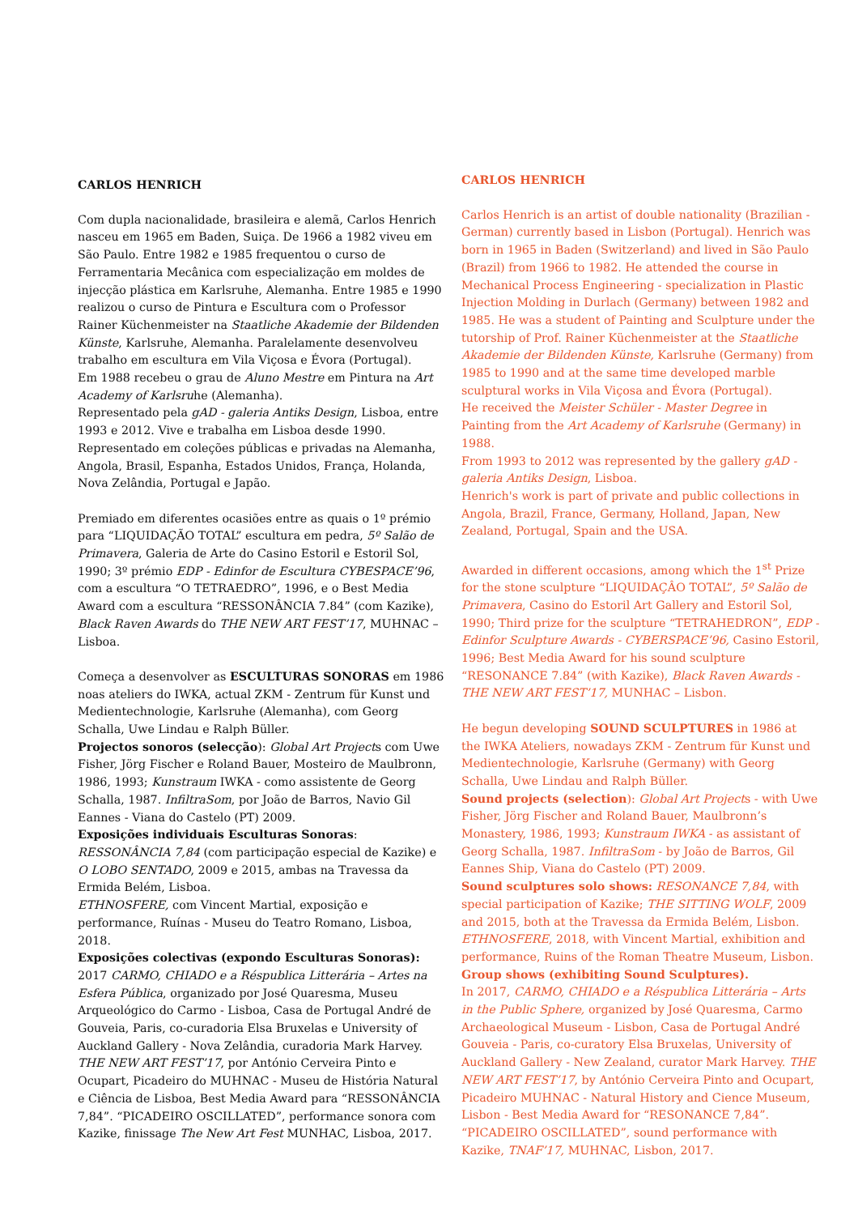CARLOS HENRICH
Com dupla nacionalidade, brasileira e alemã, Carlos Henrich nasceu em 1965 em Baden, Suiça. De 1966 a 1982 viveu em São Paulo. Entre 1982 e 1985 frequentou o curso de Ferramentaria Mecânica com especialização em moldes de injecção plástica em Karlsruhe, Alemanha. Entre 1985 e 1990 realizou o curso de Pintura e Escultura com o Professor Rainer Küchenmeister na Staatliche Akademie der Bildenden Künste, Karlsruhe, Alemanha. Paralelamente desenvolveu trabalho em escultura em Vila Viçosa e Évora (Portugal).
Em 1988 recebeu o grau de Aluno Mestre em Pintura na Art Academy of Karlsruhe (Alemanha).
Representado pela gAD - galeria Antiks Design, Lisboa, entre 1993 e 2012. Vive e trabalha em Lisboa desde 1990.
Representado em coleções públicas e privadas na Alemanha, Angola, Brasil, Espanha, Estados Unidos, França, Holanda, Nova Zelândia, Portugal e Japão.
Premiado em diferentes ocasiões entre as quais o 1º prémio para “LIQUIDAÇÃO TOTAL” escultura em pedra, 5º Salão de Primavera, Galeria de Arte do Casino Estoril e Estoril Sol, 1990; 3º prémio EDP - Edinfor de Escultura CYBESPACE’96, com a escultura “O TETRAEDRO”, 1996, e o Best Media Award com a escultura “RESSONÂNCIA 7.84” (com Kazike), Black Raven Awards do THE NEW ART FEST’17, MUHNAC – Lisboa.
Começa a desenvolver as ESCULTURAS SONORAS em 1986 noas ateliers do IWKA, actual ZKM - Zentrum für Kunst und Medientechnologie, Karlsruhe (Alemanha), com Georg Schalla, Uwe Lindau e Ralph Büller.
Projectos sonoros (selecção): Global Art Projects com Uwe Fisher, Jörg Fischer e Roland Bauer, Mosteiro de Maulbronn, 1986, 1993; Kunstraum IWKA - como assistente de Georg Schalla, 1987. InfiltraSom, por João de Barros, Navio Gil Eannes - Viana do Castelo (PT) 2009.
Exposições individuais Esculturas Sonoras:
RESSONÂNCIA 7,84 (com participação especial de Kazike) e O LOBO SENTADO, 2009 e 2015, ambas na Travessa da Ermida Belém, Lisboa.
ETHNOSFERE, com Vincent Martial, exposição e performance, Ruínas - Museu do Teatro Romano, Lisboa, 2018.
Exposições colectivas (expondo Esculturas Sonoras):
2017 CARMO, CHIADO e a Réspublica Litterária – Artes na Esfera Pública, organizado por José Quaresma, Museu Arqueológico do Carmo - Lisboa, Casa de Portugal André de Gouveia, Paris, co-curadoria Elsa Bruxelas e University of Auckland Gallery - Nova Zelândia, curadoria Mark Harvey. THE NEW ART FEST’17, por António Cerveira Pinto e Ocupart, Picadeiro do MUHNAC - Museu de História Natural e Ciência de Lisboa, Best Media Award para “RESSONÂNCIA 7,84”. “PICADEIRO OSCILLATED”, performance sonora com Kazike, finissage The New Art Fest MUNHAC, Lisboa, 2017.
CARLOS HENRICH
Carlos Henrich is an artist of double nationality (Brazilian - German) currently based in Lisbon (Portugal). Henrich was born in 1965 in Baden (Switzerland) and lived in São Paulo (Brazil) from 1966 to 1982. He attended the course in Mechanical Process Engineering - specialization in Plastic Injection Molding in Durlach (Germany) between 1982 and 1985. He was a student of Painting and Sculpture under the tutorship of Prof. Rainer Küchenmeister at the Staatliche Akademie der Bildenden Künste, Karlsruhe (Germany) from 1985 to 1990 and at the same time developed marble sculptural works in Vila Viçosa and Évora (Portugal).
He received the Meister Schüler - Master Degree in Painting from the Art Academy of Karlsruhe (Germany) in 1988.
From 1993 to 2012 was represented by the gallery gAD - galeria Antiks Design, Lisboa.
Henrich's work is part of private and public collections in Angola, Brazil, France, Germany, Holland, Japan, New Zealand, Portugal, Spain and the USA.
Awarded in different occasions, among which the 1<sup>st</sup> Prize for the stone sculpture “LIQUIDAÇÂO TOTAL”, 5º Salão de Primavera, Casino do Estoril Art Gallery and Estoril Sol, 1990; Third prize for the sculpture “TETRAHEDRON”, EDP - Edinfor Sculpture Awards - CYBERSPACE’96, Casino Estoril, 1996; Best Media Award for his sound sculpture “RESONANCE 7.84” (with Kazike), Black Raven Awards - THE NEW ART FEST’17, MUNHAC – Lisbon.
He begun developing SOUND SCULPTURES in 1986 at the IWKA Ateliers, nowadays ZKM - Zentrum für Kunst und Medientechnologie, Karlsruhe (Germany) with Georg Schalla, Uwe Lindau and Ralph Büller.
Sound projects (selection): Global Art Projects - with Uwe Fisher, Jörg Fischer and Roland Bauer, Maulbronn’s Monastery, 1986, 1993; Kunstraum IWKA - as assistant of Georg Schalla, 1987. InfiltraSom - by João de Barros, Gil Eannes Ship, Viana do Castelo (PT) 2009.
Sound sculptures solo shows: RESONANCE 7,84, with special participation of Kazike; THE SITTING WOLF, 2009 and 2015, both at the Travessa da Ermida Belém, Lisbon. ETHNOSFERE, 2018, with Vincent Martial, exhibition and performance, Ruins of the Roman Theatre Museum, Lisbon.
Group shows (exhibiting Sound Sculptures).
In 2017, CARMO, CHIADO e a Réspublica Litterária – Arts in the Public Sphere, organized by José Quaresma, Carmo Archaeological Museum - Lisbon, Casa de Portugal André Gouveia - Paris, co-curatory Elsa Bruxelas, University of Auckland Gallery - New Zealand, curator Mark Harvey. THE NEW ART FEST’17, by António Cerveira Pinto and Ocupart, Picadeiro MUHNAC - Natural History and Cience Museum, Lisbon - Best Media Award for “RESONANCE 7,84”. “PICADEIRO OSCILLATED”, sound performance with Kazike, TNAF’17, MUHNAC, Lisbon, 2017.